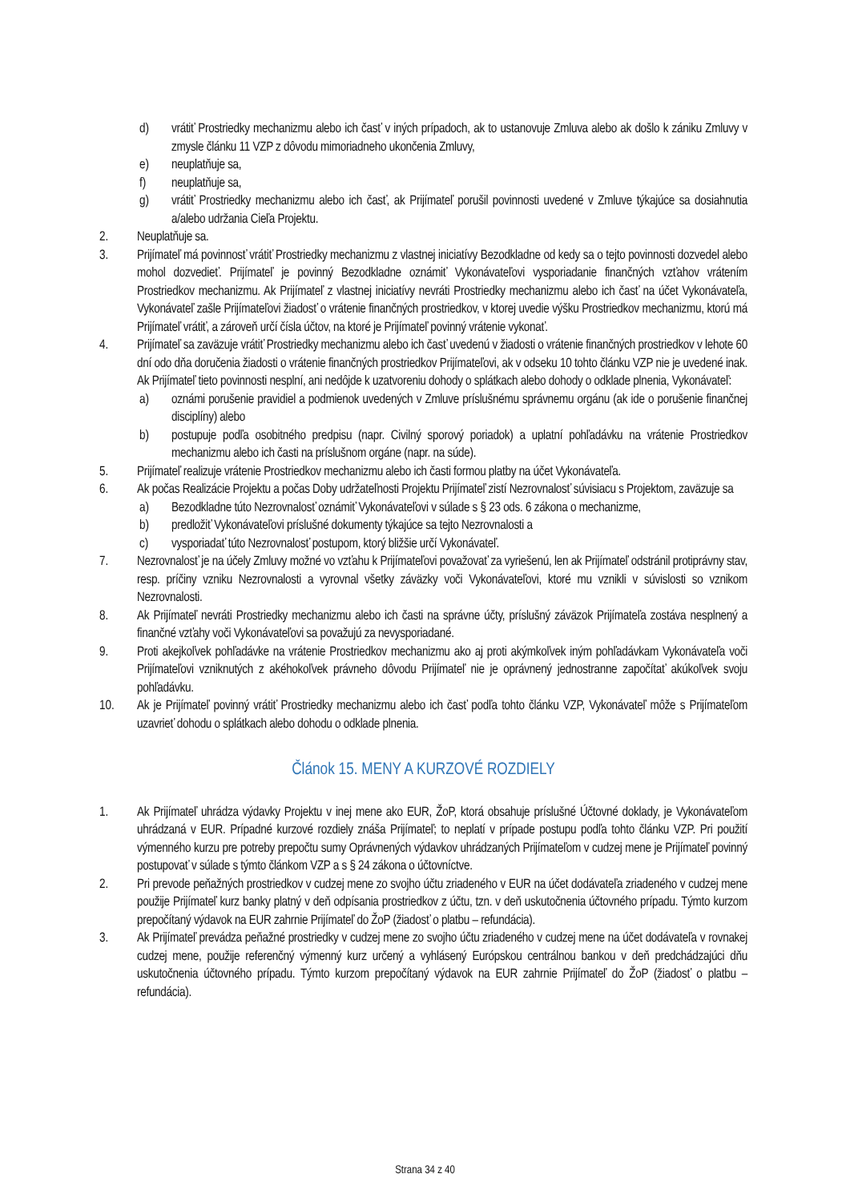d) vrátiť Prostriedky mechanizmu alebo ich časť v iných prípadoch, ak to ustanovuje Zmluva alebo ak došlo k zániku Zmluvy v zmysle článku 11 VZP z dôvodu mimoriadneho ukončenia Zmluvy,
e) neuplatňuje sa,
f) neuplatňuje sa,
g) vrátiť Prostriedky mechanizmu alebo ich časť, ak Prijímateľ porušil povinnosti uvedené v Zmluve týkajúce sa dosiahnutia a/alebo udržania Cieľa Projektu.
2. Neuplatňuje sa.
3. Prijímateľ má povinnosť vrátiť Prostriedky mechanizmu z vlastnej iniciatívy Bezodkladne od kedy sa o tejto povinnosti dozvedel alebo mohol dozvedieť. Prijímateľ je povinný Bezodkladne oznámiť Vykonávateľovi vysporiadanie finančných vzťahov vrátením Prostriedkov mechanizmu. Ak Prijímateľ z vlastnej iniciatívy nevráti Prostriedky mechanizmu alebo ich časť na účet Vykonávateľa, Vykonávateľ zašle Prijímateľovi žiadosť o vrátenie finančných prostriedkov, v ktorej uvedie výšku Prostriedkov mechanizmu, ktorú má Prijímateľ vrátiť, a zároveň určí čísla účtov, na ktoré je Prijímateľ povinný vrátenie vykonať.
4. Prijímateľ sa zaväzuje vrátiť Prostriedky mechanizmu alebo ich časť uvedenú v žiadosti o vrátenie finančných prostriedkov v lehote 60 dní odo dňa doručenia žiadosti o vrátenie finančných prostriedkov Prijímateľovi, ak v odseku 10 tohto článku VZP nie je uvedené inak. Ak Prijímateľ tieto povinnosti nesplní, ani nedôjde k uzatvoreniu dohody o splátkach alebo dohody o odklade plnenia, Vykonávateľ:
a) oznámi porušenie pravidiel a podmienok uvedených v Zmluve príslušnému správnemu orgánu (ak ide o porušenie finančnej disciplíny) alebo
b) postupuje podľa osobitného predpisu (napr. Civilný sporový poriadok) a uplatní pohľadávku na vrátenie Prostriedkov mechanizmu alebo ich časti na príslušnom orgáne (napr. na súde).
5. Prijímateľ realizuje vrátenie Prostriedkov mechanizmu alebo ich časti formou platby na účet Vykonávateľa.
6. Ak počas Realizácie Projektu a počas Doby udržateľnosti Projektu Prijímateľ zistí Nezrovnalosť súvisiacu s Projektom, zaväzuje sa
a) Bezodkladne túto Nezrovnalosť oznámiť Vykonávateľovi v súlade s § 23 ods. 6 zákona o mechanizme,
b) predložiť Vykonávateľovi príslušné dokumenty týkajúce sa tejto Nezrovnalosti a
c) vysporiadať túto Nezrovnalosť postupom, ktorý bližšie určí Vykonávateľ.
7. Nezrovnalosť je na účely Zmluvy možné vo vzťahu k Prijímateľovi považovať za vyriešenú, len ak Prijímateľ odstránil protiprávny stav, resp. príčiny vzniku Nezrovnalosti a vyrovnal všetky záväzky voči Vykonávateľovi, ktoré mu vznikli v súvislosti so vznikom Nezrovnalosti.
8. Ak Prijímateľ nevráti Prostriedky mechanizmu alebo ich časti na správne účty, príslušný záväzok Prijímateľa zostáva nesplnený a finančné vzťahy voči Vykonávateľovi sa považujú za nevysporiadané.
9. Proti akejkoľvek pohľadávke na vrátenie Prostriedkov mechanizmu ako aj proti akýmkoľvek iným pohľadávkam Vykonávateľa voči Prijímateľovi vzniknutých z akéhokoľvek právneho dôvodu Prijímateľ nie je oprávnený jednostranne započítať akúkoľvek svoju pohľadávku.
10. Ak je Prijímateľ povinný vrátiť Prostriedky mechanizmu alebo ich časť podľa tohto článku VZP, Vykonávateľ môže s Prijímateľom uzavrieť dohodu o splátkach alebo dohodu o odklade plnenia.
Článok 15. MENY A KURZOVÉ ROZDIELY
1. Ak Prijímateľ uhrádza výdavky Projektu v inej mene ako EUR, ŽoP, ktorá obsahuje príslušné Účtovné doklady, je Vykonávateľom uhrádzaná v EUR. Prípadné kurzové rozdiely znáša Prijímateľ; to neplatí v prípade postupu podľa tohto článku VZP. Pri použití výmenného kurzu pre potreby prepočtu sumy Oprávnených výdavkov uhrádzaných Prijímateľom v cudzej mene je Prijímateľ povinný postupovať v súlade s týmto článkom VZP a s § 24 zákona o účtovníctve.
2. Pri prevode peňažných prostriedkov v cudzej mene zo svojho účtu zriadeného v EUR na účet dodávateľa zriadeného v cudzej mene použije Prijímateľ kurz banky platný v deň odpísania prostriedkov z účtu, tzn. v deň uskutočnenia účtovného prípadu. Týmto kurzom prepočítaný výdavok na EUR zahrnie Prijímateľ do ŽoP (žiadosť o platbu – refundácia).
3. Ak Prijímateľ prevádza peňažné prostriedky v cudzej mene zo svojho účtu zriadeného v cudzej mene na účet dodávateľa v rovnakej cudzej mene, použije referenčný výmenný kurz určený a vyhlásený Európskou centrálnou bankou v deň predchádzajúci dňu uskutočnenia účtovného prípadu. Týmto kurzom prepočítaný výdavok na EUR zahrnie Prijímateľ do ŽoP (žiadosť o platbu – refundácia).
Strana 34 z 40